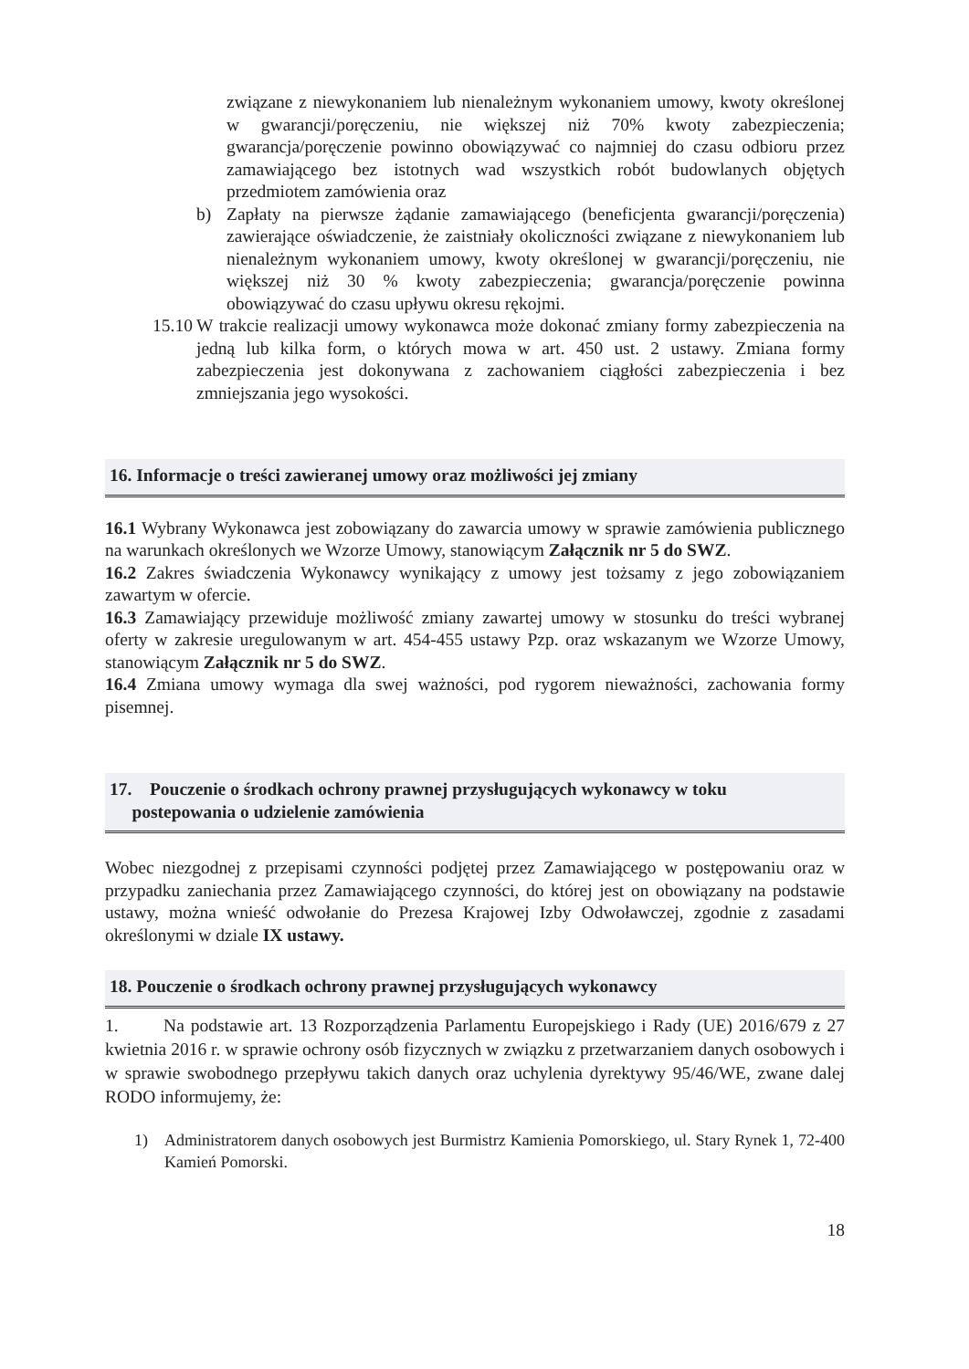związane z niewykonaniem lub nienależnym wykonaniem umowy, kwoty określonej w gwarancji/poręczeniu, nie większej niż 70% kwoty zabezpieczenia; gwarancja/poręczenie powinno obowiązywać co najmniej do czasu odbioru przez zamawiającego bez istotnych wad wszystkich robót budowlanych objętych przedmiotem zamówienia oraz
b) Zapłaty na pierwsze żądanie zamawiającego (beneficjenta gwarancji/poręczenia) zawierające oświadczenie, że zaistniały okoliczności związane z niewykonaniem lub nienależnym wykonaniem umowy, kwoty określonej w gwarancji/poręczeniu, nie większej niż 30 % kwoty zabezpieczenia; gwarancja/poręczenie powinna obowiązywać do czasu upływu okresu rękojmi.
15.10
W trakcie realizacji umowy wykonawca może dokonać zmiany formy zabezpieczenia na jedną lub kilka form, o których mowa w art. 450 ust. 2 ustawy. Zmiana formy zabezpieczenia jest dokonywana z zachowaniem ciągłości zabezpieczenia i bez zmniejszania jego wysokości.
16. Informacje o treści zawieranej umowy oraz możliwości jej zmiany
16.1 Wybrany Wykonawca jest zobowiązany do zawarcia umowy w sprawie zamówienia publicznego na warunkach określonych we Wzorze Umowy, stanowiącym Załącznik nr 5 do SWZ.
16.2 Zakres świadczenia Wykonawcy wynikający z umowy jest tożsamy z jego zobowiązaniem zawartym w ofercie.
16.3 Zamawiający przewiduje możliwość zmiany zawartej umowy w stosunku do treści wybranej oferty w zakresie uregulowanym w art. 454-455 ustawy Pzp. oraz wskazanym we Wzorze Umowy, stanowiącym Załącznik nr 5 do SWZ.
16.4 Zmiana umowy wymaga dla swej ważności, pod rygorem nieważności, zachowania formy pisemnej.
17. Pouczenie o środkach ochrony prawnej przysługujących wykonawcy w toku
postepowania o udzielenie zamówienia
Wobec niezgodnej z przepisami czynności podjętej przez Zamawiającego w postępowaniu oraz w przypadku zaniechania przez Zamawiającego czynności, do której jest on obowiązany na podstawie ustawy, można wnieść odwołanie do Prezesa Krajowej Izby Odwoławczej, zgodnie z zasadami określonymi w dziale IX ustawy.
18. Pouczenie o środkach ochrony prawnej przysługujących wykonawcy
1. Na podstawie art. 13 Rozporządzenia Parlamentu Europejskiego i Rady (UE) 2016/679 z 27 kwietnia 2016 r. w sprawie ochrony osób fizycznych w związku z przetwarzaniem danych osobowych i w sprawie swobodnego przepływu takich danych oraz uchylenia dyrektywy 95/46/WE, zwane dalej RODO informujemy, że:
1) Administratorem danych osobowych jest Burmistrz Kamienia Pomorskiego, ul. Stary Rynek 1, 72-400 Kamień Pomorski.
18